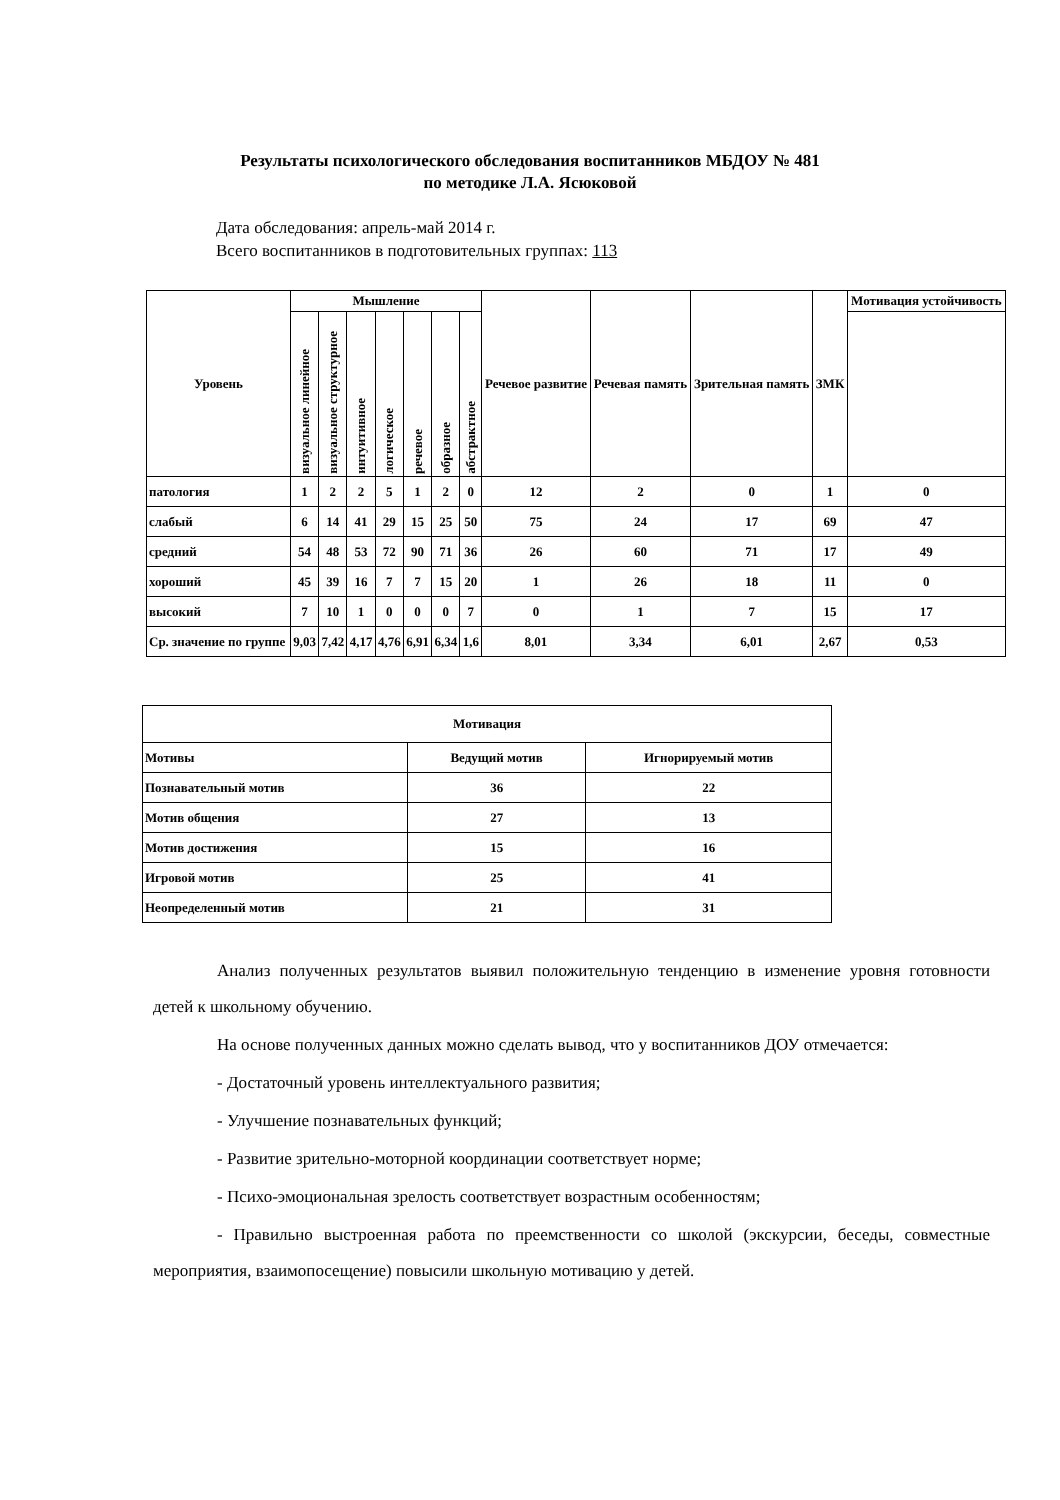Результаты психологического обследования воспитанников МБДОУ № 481
по методике Л.А. Ясюковой
Дата обследования: апрель-май 2014 г.
Всего воспитанников в подготовительных группах: 113
| Уровень | Мышление | | | | | | | Речевое развитие | Речевая память | Зрительная память | ЗМК | Мотивация устойчивость |
| --- | --- | --- | --- | --- | --- | --- | --- | --- | --- | --- | --- | --- |
| | визуальное линейное | визуальное структурное | интуитивное | логическое | речевое | образное | абстрактное | | | | | |
| патология | 1 | 2 | 2 | 5 | 1 | 2 | 0 | 12 | 2 | 0 | 1 | 0 |
| слабый | 6 | 14 | 41 | 29 | 15 | 25 | 50 | 75 | 24 | 17 | 69 | 47 |
| средний | 54 | 48 | 53 | 72 | 90 | 71 | 36 | 26 | 60 | 71 | 17 | 49 |
| хороший | 45 | 39 | 16 | 7 | 7 | 15 | 20 | 1 | 26 | 18 | 11 | 0 |
| высокий | 7 | 10 | 1 | 0 | 0 | 0 | 7 | 0 | 1 | 7 | 15 | 17 |
| Ср. значение по группе | 9,03 | 7,42 | 4,17 | 4,76 | 6,91 | 6,34 | 1,6 | 8,01 | 3,34 | 6,01 | 2,67 | 0,53 |
| Мотивация | | |
| --- | --- | --- |
| Мотивы | Ведущий мотив | Игнорируемый мотив |
| Познавательный мотив | 36 | 22 |
| Мотив общения | 27 | 13 |
| Мотив достижения | 15 | 16 |
| Игровой мотив | 25 | 41 |
| Неопределенный мотив | 21 | 31 |
Анализ полученных результатов выявил положительную тенденцию в изменение уровня готовности детей к школьному обучению.
На основе полученных данных можно сделать вывод, что у воспитанников ДОУ отмечается:
- Достаточный уровень интеллектуального развития;
- Улучшение познавательных функций;
- Развитие зрительно-моторной координации соответствует норме;
- Психо-эмоциональная зрелость соответствует возрастным особенностям;
- Правильно выстроенная работа по преемственности со школой (экскурсии, беседы, совместные мероприятия, взаимопосещение) повысили школьную мотивацию у детей.